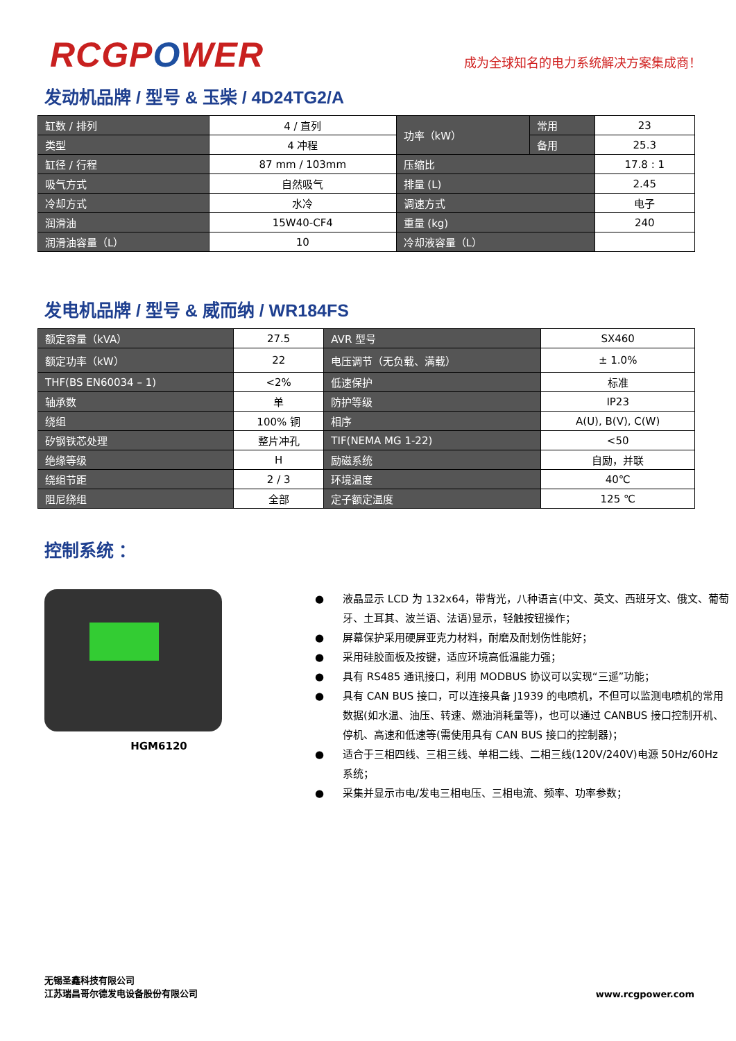RCGPOWER
成为全球知名的电力系统解决方案集成商！
发动机品牌 / 型号 & 玉柴 / 4D24TG2/A
| 缸数 / 排列 | 4 / 直列 | 功率（kW） | 常用 | 23 |
| 类型 | 4 冲程 | | 备用 | 25.3 |
| 缸径 / 行程 | 87 mm / 103mm | 压缩比 | | 17.8 : 1 |
| 吸气方式 | 自然吸气 | 排量 (L) | | 2.45 |
| 冷却方式 | 水冷 | 调速方式 | | 电子 |
| 润滑油 | 15W40-CF4 | 重量 (kg) | | 240 |
| 润滑油容量（L） | 10 | 冷却液容量（L） | | |
发电机品牌 / 型号 & 威而纳 / WR184FS
| 额定容量（kVA） | 27.5 | AVR 型号 | SX460 |
| 额定功率（kW） | 22 | 电压调节（无负载、满载） | ± 1.0% |
| THF(BS EN60034 – 1) | <2% | 低速保护 | 标准 |
| 轴承数 | 单 | 防护等级 | IP23 |
| 绕组 | 100% 铜 | 相序 | A(U), B(V), C(W) |
| 矽钢铁芯处理 | 整片冲孔 | TIF(NEMA MG 1-22) | <50 |
| 绝缘等级 | H | 励磁系统 | 自励，并联 |
| 绕组节距 | 2 / 3 | 环境温度 | 40℃ |
| 阻尼绕组 | 全部 | 定子额定温度 | 125 ℃ |
控制系统 ：
HGM6120
● 液晶显示 LCD 为 132x64，带背光，八种语言(中文、英文、西班牙文、俄文、葡萄牙、土耳其、波兰语、法语)显示，轻触按钮操作；
● 屏幕保护采用硬屏亚克力材料，耐磨及耐划伤性能好；
● 采用硅胶面板及按键，适应环境高低温能力强；
● 具有 RS485 通讯接口，利用 MODBUS 协议可以实现“三遥”功能；
● 具有 CAN BUS 接口，可以连接具备 J1939 的电喷机，不但可以监测电喷机的常用数据(如水温、油压、转速、燃油消耗量等)，也可以通过 CANBUS 接口控制开机、停机、高速和低速等(需使用具有 CAN BUS 接口的控制器)；
● 适合于三相四线、三相三线、单相二线、二相三线(120V/240V)电源 50Hz/60Hz 系统；
● 采集并显示市电/发电三相电压、三相电流、频率、功率参数；
无锡圣鑫科技有限公司
江苏瑞昌哥尔德发电设备股份有限公司
www.rcgpower.com